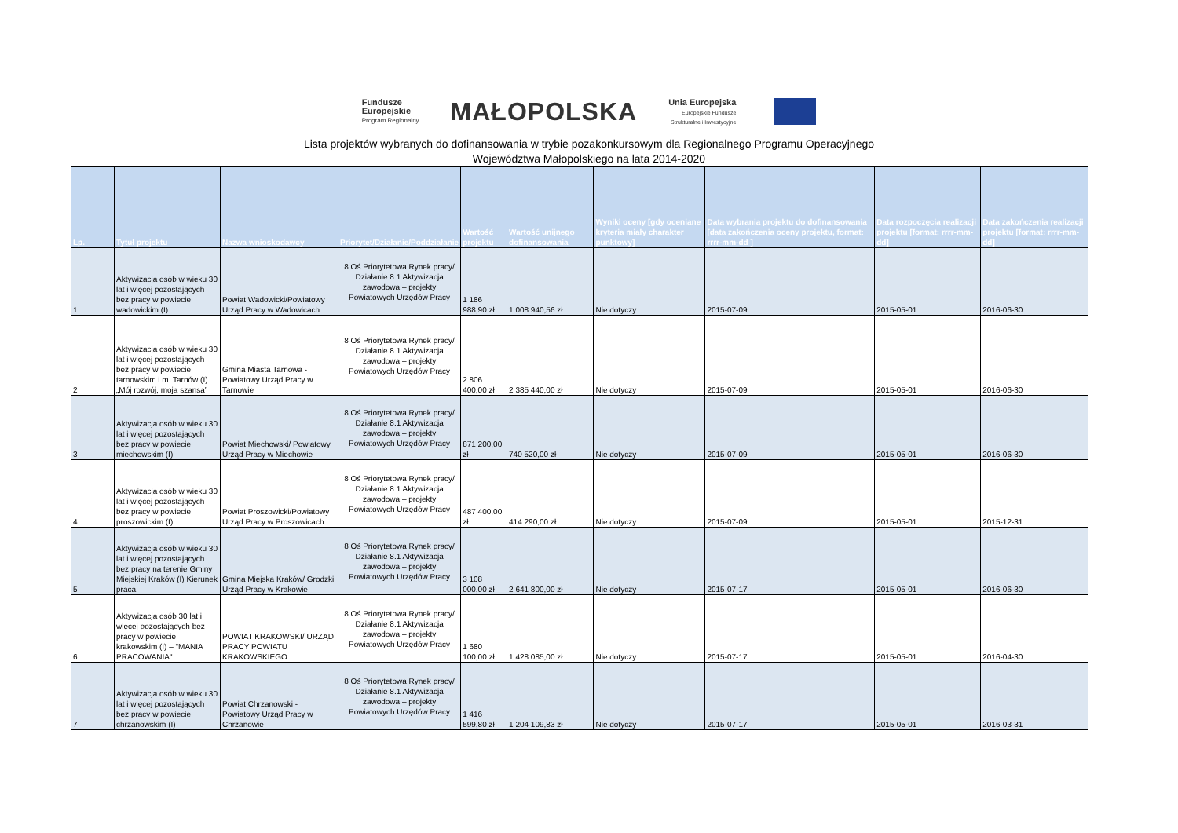Fundusze
Europejskie
Program Regionalny
MAŁOPOLSKA
Unia Europejska
Europejskie Fundusze
Strukturalne i Inwestycyjne
Lista projektów wybranych do dofinansowania w trybie pozakonkursowym dla Regionalnego Programu Operacyjnego
Województwa Małopolskiego na lata 2014-2020
| Lp. | Tytuł projektu | Nazwa wnioskodawcy | Priorytet/Działanie/Poddziałanie | Wartość projektu | Wartość unijnego dofinansowania | Wyniki oceny [gdy oceniane kryteria miały charakter punktowy] | Data wybrania projektu do dofinansowania [data zakończenia oceny projektu, format: rrrr-mm-dd ] | Data rozpoczęcia realizacji projektu [format: rrrr-mm-dd] | Data zakończenia realizacji projektu [format: rrrr-mm-dd] |
| --- | --- | --- | --- | --- | --- | --- | --- | --- | --- |
| 1 | Aktywizacja osób w wieku 30 lat i więcej pozostających bez pracy w powiecie wadowickim (I) | Powiat Wadowicki/Powiatowy Urząd Pracy w Wadowicach | 8 Oś Priorytetowa Rynek pracy/ Działanie 8.1 Aktywizacja zawodowa – projekty Powiatowych Urzędów Pracy | 1 186 988,90 zł | 1 008 940,56 zł | Nie dotyczy | 2015-07-09 | 2015-05-01 | 2016-06-30 |
| 2 | Aktywizacja osób w wieku 30 lat i więcej pozostających bez pracy w powiecie tarnowskim i m. Tarnów (I) „Mój rozwój, moja szansa” | Gmina Miasta Tarnowa - Powiatowy Urząd Pracy w Tarnowie | 8 Oś Priorytetowa Rynek pracy/ Działanie 8.1 Aktywizacja zawodowa – projekty Powiatowych Urzędów Pracy | 2 806 400,00 zł | 2 385 440,00 zł | Nie dotyczy | 2015-07-09 | 2015-05-01 | 2016-06-30 |
| 3 | Aktywizacja osób w wieku 30 lat i więcej pozostających bez pracy w powiecie miechowskim (I) | Powiat Miechowski/ Powiatowy Urząd Pracy w Miechowie | 8 Oś Priorytetowa Rynek pracy/ Działanie 8.1 Aktywizacja zawodowa – projekty Powiatowych Urzędów Pracy | 871 200,00 zł | 740 520,00 zł | Nie dotyczy | 2015-07-09 | 2015-05-01 | 2016-06-30 |
| 4 | Aktywizacja osób w wieku 30 lat i więcej pozostających bez pracy w powiecie proszowickim (I) | Powiat Proszowicki/Powiatowy Urząd Pracy w Proszowicach | 8 Oś Priorytetowa Rynek pracy/ Działanie 8.1 Aktywizacja zawodowa – projekty Powiatowych Urzędów Pracy | 487 400,00 zł | 414 290,00 zł | Nie dotyczy | 2015-07-09 | 2015-05-01 | 2015-12-31 |
| 5 | Aktywizacja osób w wieku 30 lat i więcej pozostających bez pracy na terenie Gminy Miejskiej Kraków (I) Kierunek praca. | Gmina Miejska Kraków/ Grodzki Urząd Pracy w Krakowie | 8 Oś Priorytetowa Rynek pracy/ Działanie 8.1 Aktywizacja zawodowa – projekty Powiatowych Urzędów Pracy | 3 108 000,00 zł | 2 641 800,00 zł | Nie dotyczy | 2015-07-17 | 2015-05-01 | 2016-06-30 |
| 6 | Aktywizacja osób 30 lat i więcej pozostających bez pracy w powiecie krakowskim (I) – "MANIA PRACOWANIA" | POWIAT KRAKOWSKI/ URZĄD PRACY POWIATU KRAKOWSKIEGO | 8 Oś Priorytetowa Rynek pracy/ Działanie 8.1 Aktywizacja zawodowa – projekty Powiatowych Urzędów Pracy | 1 680 100,00 zł | 1 428 085,00 zł | Nie dotyczy | 2015-07-17 | 2015-05-01 | 2016-04-30 |
| 7 | Aktywizacja osób w wieku 30 lat i więcej pozostających bez pracy w powiecie chrzanowskim (I) | Powiat Chrzanowski - Powiatowy Urząd Pracy w Chrzanowie | 8 Oś Priorytetowa Rynek pracy/ Działanie 8.1 Aktywizacja zawodowa – projekty Powiatowych Urzędów Pracy | 1 416 599,80 zł | 1 204 109,83 zł | Nie dotyczy | 2015-07-17 | 2015-05-01 | 2016-03-31 |